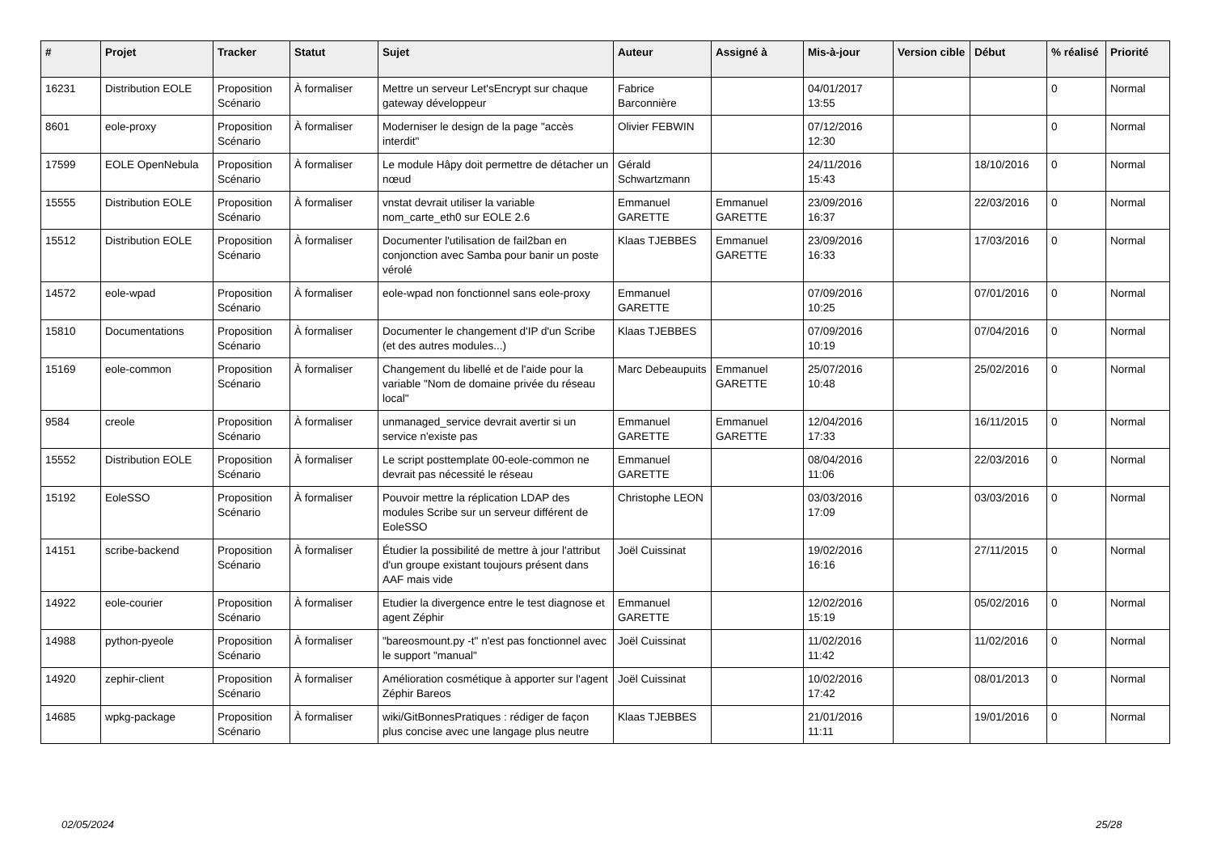| # | Projet | Tracker | Statut | Sujet | Auteur | Assigné à | Mis-à-jour | Version cible | Début | % réalisé | Priorité |
| --- | --- | --- | --- | --- | --- | --- | --- | --- | --- | --- | --- |
| 16231 | Distribution EOLE | Proposition Scénario | À formaliser | Mettre un serveur Let'sEncrypt sur chaque gateway développeur | Fabrice Barconnière | | 04/01/2017 13:55 | | | 0 | Normal |
| 8601 | eole-proxy | Proposition Scénario | À formaliser | Moderniser le design de la page "accès interdit" | Olivier FEBWIN | | 07/12/2016 12:30 | | | 0 | Normal |
| 17599 | EOLE OpenNebula | Proposition Scénario | À formaliser | Le module Hâpy doit permettre de détacher un nœud | Gérald Schwartzmann | | 24/11/2016 15:43 | | 18/10/2016 | 0 | Normal |
| 15555 | Distribution EOLE | Proposition Scénario | À formaliser | vnstat devrait utiliser la variable nom_carte_eth0 sur EOLE 2.6 | Emmanuel GARETTE | Emmanuel GARETTE | 23/09/2016 16:37 | | 22/03/2016 | 0 | Normal |
| 15512 | Distribution EOLE | Proposition Scénario | À formaliser | Documenter l'utilisation de fail2ban en conjonction avec Samba pour banir un poste vérolé | Klaas TJEBBES | Emmanuel GARETTE | 23/09/2016 16:33 | | 17/03/2016 | 0 | Normal |
| 14572 | eole-wpad | Proposition Scénario | À formaliser | eole-wpad non fonctionnel sans eole-proxy | Emmanuel GARETTE | | 07/09/2016 10:25 | | 07/01/2016 | 0 | Normal |
| 15810 | Documentations | Proposition Scénario | À formaliser | Documenter le changement d'IP d'un Scribe (et des autres modules...) | Klaas TJEBBES | | 07/09/2016 10:19 | | 07/04/2016 | 0 | Normal |
| 15169 | eole-common | Proposition Scénario | À formaliser | Changement du libellé et de l'aide pour la variable "Nom de domaine privée du réseau local" | Marc Debeaupuits | Emmanuel GARETTE | 25/07/2016 10:48 | | 25/02/2016 | 0 | Normal |
| 9584 | creole | Proposition Scénario | À formaliser | unmanaged_service devrait avertir si un service n'existe pas | Emmanuel GARETTE | Emmanuel GARETTE | 12/04/2016 17:33 | | 16/11/2015 | 0 | Normal |
| 15552 | Distribution EOLE | Proposition Scénario | À formaliser | Le script posttemplate 00-eole-common ne devrait pas nécessité le réseau | Emmanuel GARETTE | | 08/04/2016 11:06 | | 22/03/2016 | 0 | Normal |
| 15192 | EoleSSO | Proposition Scénario | À formaliser | Pouvoir mettre la réplication LDAP des modules Scribe sur un serveur différent de EoleSSO | Christophe LEON | | 03/03/2016 17:09 | | 03/03/2016 | 0 | Normal |
| 14151 | scribe-backend | Proposition Scénario | À formaliser | Étudier la possibilité de mettre à jour l'attribut d'un groupe existant toujours présent dans AAF mais vide | Joël Cuissinat | | 19/02/2016 16:16 | | 27/11/2015 | 0 | Normal |
| 14922 | eole-courier | Proposition Scénario | À formaliser | Etudier la divergence entre le test diagnose et agent Zéphir | Emmanuel GARETTE | | 12/02/2016 15:19 | | 05/02/2016 | 0 | Normal |
| 14988 | python-pyeole | Proposition Scénario | À formaliser | "bareosmount.py -t" n'est pas fonctionnel avec le support "manual" | Joël Cuissinat | | 11/02/2016 11:42 | | 11/02/2016 | 0 | Normal |
| 14920 | zephir-client | Proposition Scénario | À formaliser | Amélioration cosmétique à apporter sur l'agent Zéphir Bareos | Joël Cuissinat | | 10/02/2016 17:42 | | 08/01/2013 | 0 | Normal |
| 14685 | wpkg-package | Proposition Scénario | À formaliser | wiki/GitBonnesPratiques : rédiger de façon plus concise avec une langage plus neutre | Klaas TJEBBES | | 21/01/2016 11:11 | | 19/01/2016 | 0 | Normal |
02/05/2024 25/28